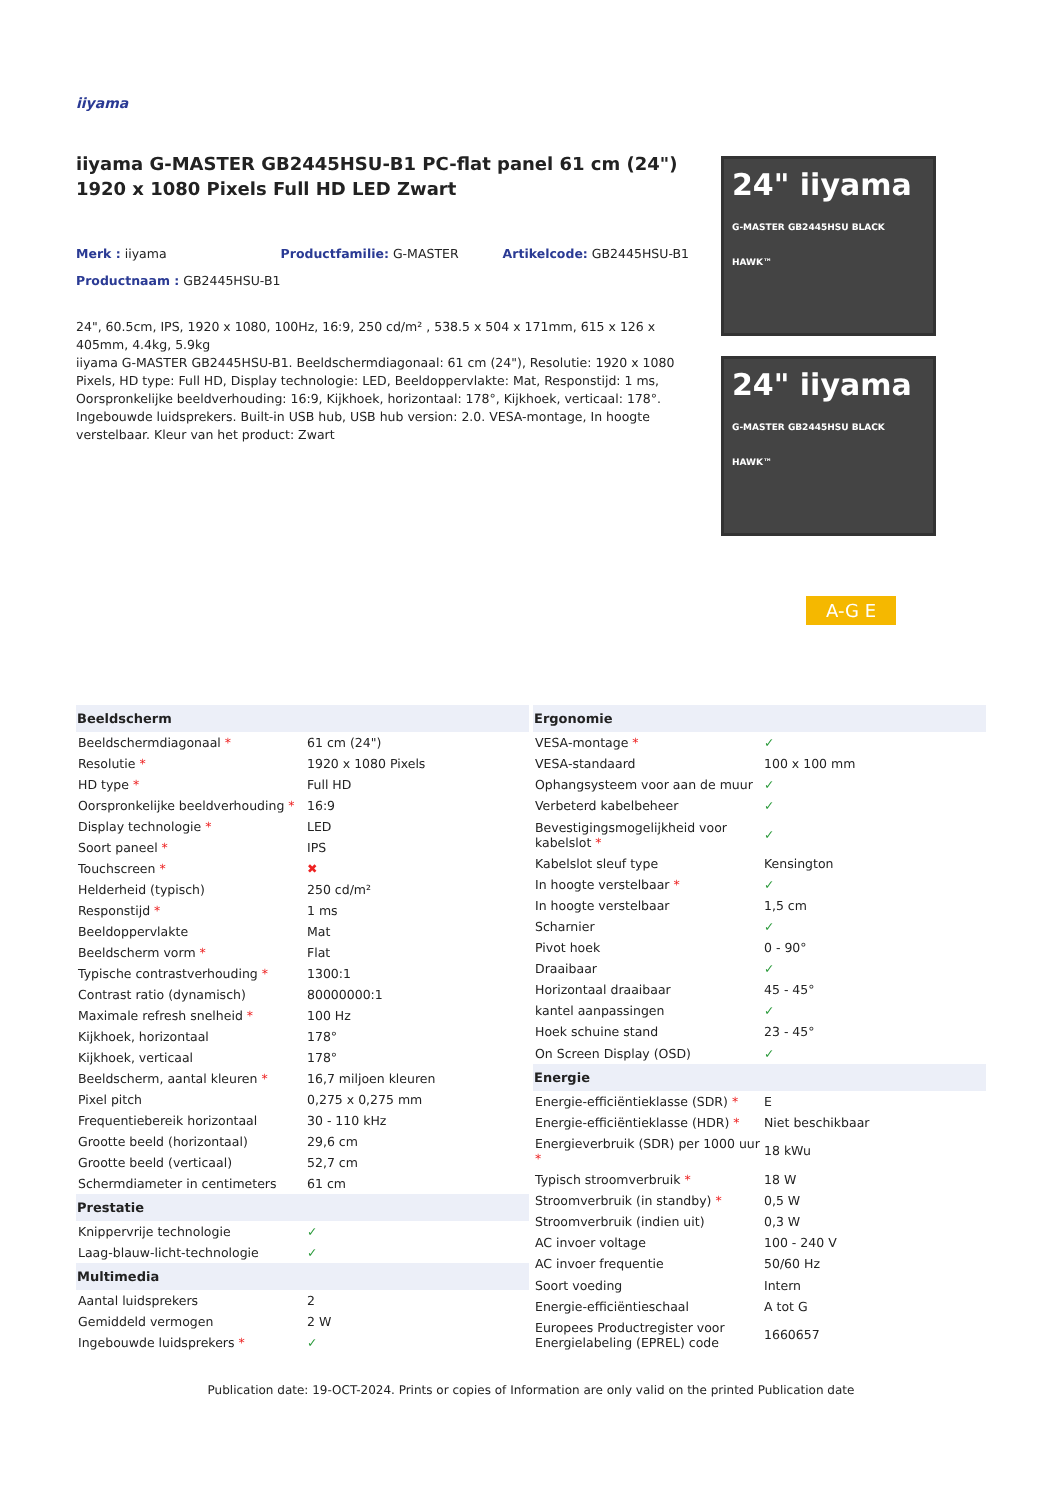iiyama
iiyama G-MASTER GB2445HSU-B1 PC-flat panel 61 cm (24") 1920 x 1080 Pixels Full HD LED Zwart
Merk : iiyama Productfamilie: G-MASTER Artikelcode: GB2445HSU-B1
Productnaam : GB2445HSU-B1
24", 60.5cm, IPS, 1920 x 1080, 100Hz, 16:9, 250 cd/m² , 538.5 x 504 x 171mm, 615 x 126 x 405mm, 4.4kg, 5.9kg
iiyama G-MASTER GB2445HSU-B1. Beeldschermdiagonaal: 61 cm (24"), Resolutie: 1920 x 1080 Pixels, HD type: Full HD, Display technologie: LED, Beeldoppervlakte: Mat, Responstijd: 1 ms, Oorspronkelijke beeldverhouding: 16:9, Kijkhoek, horizontaal: 178°, Kijkhoek, verticaal: 178°. Ingebouwde luidsprekers. Built-in USB hub, USB hub version: 2.0. VESA-montage, In hoogte verstelbaar. Kleur van het product: Zwart
24" iiyama
G-MASTER GB2445HSU BLACK HAWK™
24" iiyama
G-MASTER GB2445HSU BLACK HAWK™
A-G E
| Beeldscherm | |
| --- | --- |
| Beeldschermdiagonaal * | 61 cm (24") |
| Resolutie * | 1920 x 1080 Pixels |
| HD type * | Full HD |
| Oorspronkelijke beeldverhouding * | 16:9 |
| Display technologie * | LED |
| Soort paneel * | IPS |
| Touchscreen * | ✖ |
| Helderheid (typisch) | 250 cd/m² |
| Responstijd * | 1 ms |
| Beeldoppervlakte | Mat |
| Beeldscherm vorm * | Flat |
| Typische contrastverhouding * | 1300:1 |
| Contrast ratio (dynamisch) | 80000000:1 |
| Maximale refresh snelheid * | 100 Hz |
| Kijkhoek, horizontaal | 178° |
| Kijkhoek, verticaal | 178° |
| Beeldscherm, aantal kleuren * | 16,7 miljoen kleuren |
| Pixel pitch | 0,275 x 0,275 mm |
| Frequentiebereik horizontaal | 30 - 110 kHz |
| Grootte beeld (horizontaal) | 29,6 cm |
| Grootte beeld (verticaal) | 52,7 cm |
| Schermdiameter in centimeters | 61 cm |
| Prestatie | |
| Knippervrije technologie | ✓ |
| Laag-blauw-licht-technologie | ✓ |
| Multimedia | |
| Aantal luidsprekers | 2 |
| Gemiddeld vermogen | 2 W |
| Ingebouwde luidsprekers * | ✓ |
| Ergonomie | |
| --- | --- |
| VESA-montage * | ✓ |
| VESA-standaard | 100 x 100 mm |
| Ophangsysteem voor aan de muur | ✓ |
| Verbeterd kabelbeheer | ✓ |
| Bevestigingsmogelijkheid voor kabelslot * | ✓ |
| Kabelslot sleuf type | Kensington |
| In hoogte verstelbaar * | ✓ |
| In hoogte verstelbaar | 1,5 cm |
| Scharnier | ✓ |
| Pivot hoek | 0 - 90° |
| Draaibaar | ✓ |
| Horizontaal draaibaar | 45 - 45° |
| kantel aanpassingen | ✓ |
| Hoek schuine stand | 23 - 45° |
| On Screen Display (OSD) | ✓ |
| Energie | |
| Energie-efficiëntieklasse (SDR) * | E |
| Energie-efficiëntieklasse (HDR) * | Niet beschikbaar |
| Energieverbruik (SDR) per 1000 uur * | 18 kWu |
| Typisch stroomverbruik * | 18 W |
| Stroomverbruik (in standby) * | 0,5 W |
| Stroomverbruik (indien uit) | 0,3 W |
| AC invoer voltage | 100 - 240 V |
| AC invoer frequentie | 50/60 Hz |
| Soort voeding | Intern |
| Energie-efficiëntieschaal | A tot G |
| Europees Productregister voor Energielabeling (EPREL) code | 1660657 |
Publication date: 19-OCT-2024. Prints or copies of Information are only valid on the printed Publication date